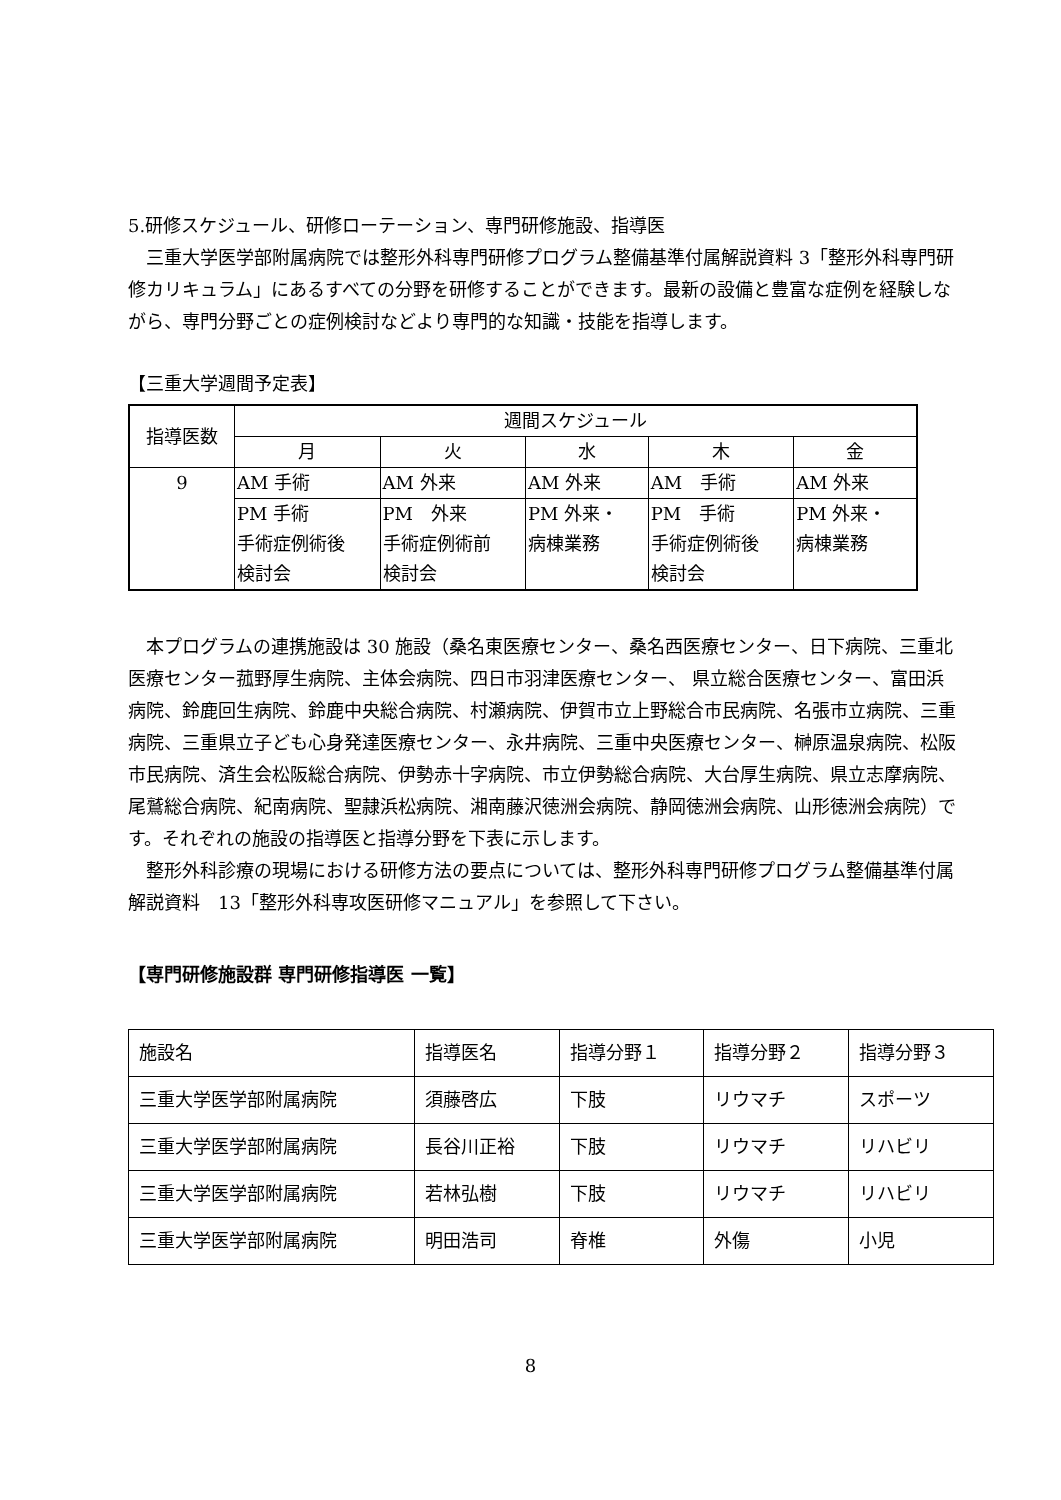5.研修スケジュール、研修ローテーション、専門研修施設、指導医
　三重大学医学部附属病院では整形外科専門研修プログラム整備基準付属解説資料 3「整形外科専門研修カリキュラム」にあるすべての分野を研修することができます。最新の設備と豊富な症例を経験しながら、専門分野ごとの症例検討などより専門的な知識・技能を指導します。
【三重大学週間予定表】
| 指導医数 | 週間スケジュール | | | | |
| | 月 | 火 | 水 | 木 | 金 |
| 9 | AM 手術 | AM 外来 | AM 外来 | AM 手術 | AM 外来 |
| | PM 手術 手術症例術後 検討会 | PM 外来 手術症例術前 検討会 | PM 外来・ 病棟業務 | PM 手術 手術症例術後 検討会 | PM 外来・ 病棟業務 |
　本プログラムの連携施設は 30 施設（桑名東医療センター、桑名西医療センター、日下病院、三重北医療センター菰野厚生病院、主体会病院、四日市羽津医療センター、 県立総合医療センター、富田浜病院、鈴鹿回生病院、鈴鹿中央総合病院、村瀬病院、伊賀市立上野総合市民病院、名張市立病院、三重病院、三重県立子ども心身発達医療センター、永井病院、三重中央医療センター、榊原温泉病院、松阪市民病院、済生会松阪総合病院、伊勢赤十字病院、市立伊勢総合病院、大台厚生病院、県立志摩病院、尾鷲総合病院、紀南病院、聖隷浜松病院、湘南藤沢徳洲会病院、静岡徳洲会病院、山形徳洲会病院）です。それぞれの施設の指導医と指導分野を下表に示します。
　整形外科診療の現場における研修方法の要点については、整形外科専門研修プログラム整備基準付属解説資料　13「整形外科専攻医研修マニュアル」を参照して下さい。
【専門研修施設群 専門研修指導医 一覧】
| 施設名 | 指導医名 | 指導分野１ | 指導分野２ | 指導分野３ |
| 三重大学医学部附属病院 | 須藤啓広 | 下肢 | リウマチ | スポーツ |
| 三重大学医学部附属病院 | 長谷川正裕 | 下肢 | リウマチ | リハビリ |
| 三重大学医学部附属病院 | 若林弘樹 | 下肢 | リウマチ | リハビリ |
| 三重大学医学部附属病院 | 明田浩司 | 脊椎 | 外傷 | 小児 |
8